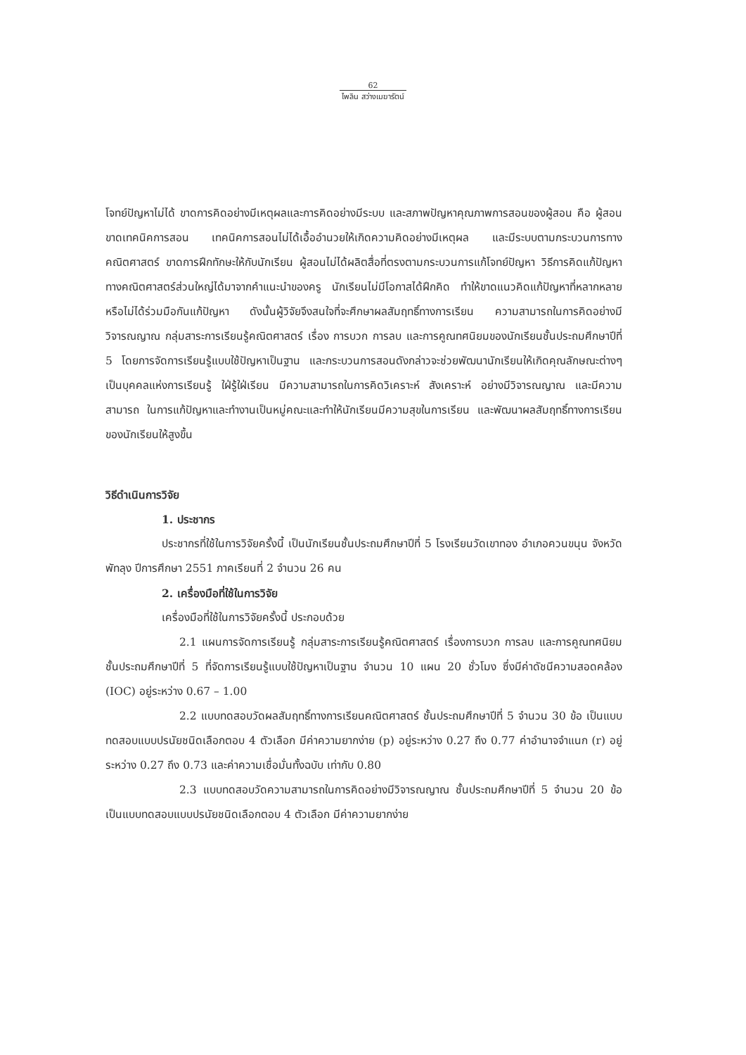62
ไพลิน สว่างเมฆารัตน์
โจทย์ปัญหาไม่ได้ ขาดการคิดอย่างมีเหตุผลและการคิดอย่างมีระบบ และสภาพปัญหาคุณภาพการสอนของผู้สอน คือ ผู้สอนขาดเทคนิคการสอน เทคนิคการสอนไม่ได้เอื้ออำนวยให้เกิดความคิดอย่างมีเหตุผล และมีระบบตามกระบวนการทางคณิตศาสตร์ ขาดการฝึกทักษะให้กับนักเรียน ผู้สอนไม่ได้ผลิตสื่อที่ตรงตามกระบวนการแก้โจทย์ปัญหา วิธีการคิดแก้ปัญหาทางคณิตศาสตร์ส่วนใหญ่ได้มาจากคำแนะนำของครู นักเรียนไม่มีโอกาสได้ฝึกคิด ทำให้ขาดแนวคิดแก้ปัญหาที่หลากหลายหรือไม่ได้ร่วมมือกันแก้ปัญหา ดังนั้นผู้วิจัยจึงสนใจที่จะศึกษาผลสัมฤทธิ์ทางการเรียน ความสามารถในการคิดอย่างมีวิจารณญาณ กลุ่มสาระการเรียนรู้คณิตศาสตร์ เรื่อง การบวก การลบ และการคูณทศนิยมของนักเรียนชั้นประถมศึกษาปีที่ 5 โดยการจัดการเรียนรู้แบบใช้ปัญหาเป็นฐาน และกระบวนการสอนดังกล่าวจะช่วยพัฒนานักเรียนให้เกิดคุณลักษณะต่างๆ เป็นบุคคลแห่งการเรียนรู้ ใฝ่รู้ใฝ่เรียน มีความสามารถในการคิดวิเคราะห์ สังเคราะห์ อย่างมีวิจารณญาณ และมีความสามารถ ในการแก้ปัญหาและทำงานเป็นหมู่คณะและทำให้นักเรียนมีความสุขในการเรียน และพัฒนาผลสัมฤทธิ์ทางการเรียนของนักเรียนให้สูงขึ้น
วิธีดำเนินการวิจัย
1. ประชากร
ประชากรที่ใช้ในการวิจัยครั้งนี้ เป็นนักเรียนชั้นประถมศึกษาปีที่ 5 โรงเรียนวัดเขาทอง อำเภอควนขนุน จังหวัดพัทลุง ปีการศึกษา 2551 ภาคเรียนที่ 2 จำนวน 26 คน
2. เครื่องมือที่ใช้ในการวิจัย
เครื่องมือที่ใช้ในการวิจัยครั้งนี้ ประกอบด้วย
2.1 แผนการจัดการเรียนรู้ กลุ่มสาระการเรียนรู้คณิตศาสตร์ เรื่องการบวก การลบ และการคูณทศนิยม ชั้นประถมศึกษาปีที่ 5 ที่จัดการเรียนรู้แบบใช้ปัญหาเป็นฐาน จำนวน 10 แผน 20 ชั่วโมง ซึ่งมีค่าดัชนีความสอดคล้อง (IOC) อยู่ระหว่าง 0.67 – 1.00
2.2 แบบทดสอบวัดผลสัมฤทธิ์ทางการเรียนคณิตศาสตร์ ชั้นประถมศึกษาปีที่ 5 จำนวน 30 ข้อ เป็นแบบทดสอบแบบปรนัยชนิดเลือกตอบ 4 ตัวเลือก มีค่าความยากง่าย (p) อยู่ระหว่าง 0.27 ถึง 0.77 ค่าอำนาจจำแนก (r) อยู่ระหว่าง 0.27 ถึง 0.73 และค่าความเชื่อมั่นทั้งฉบับ เท่ากับ 0.80
2.3 แบบทดสอบวัดความสามารถในการคิดอย่างมีวิจารณญาณ ชั้นประถมศึกษาปีที่ 5 จำนวน 20 ข้อ เป็นแบบทดสอบแบบปรนัยชนิดเลือกตอบ 4 ตัวเลือก มีค่าความยากง่าย